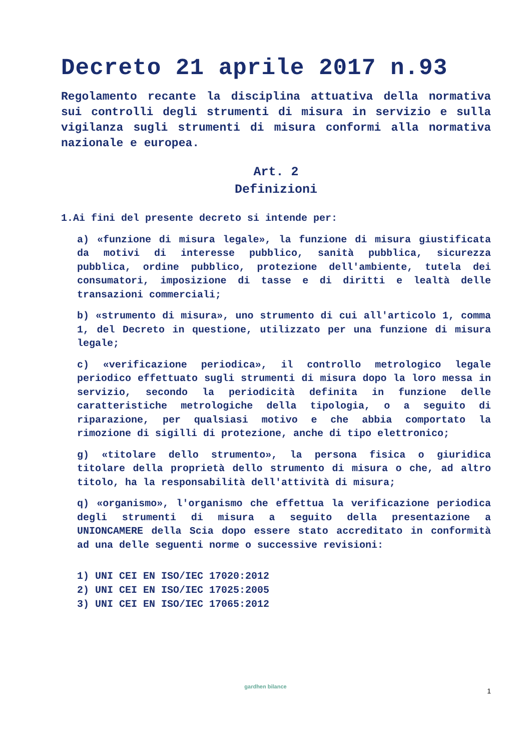Decreto 21 aprile 2017 n.93
Regolamento recante la disciplina attuativa della normativa sui controlli degli strumenti di misura in servizio e sulla vigilanza sugli strumenti di misura conformi alla normativa nazionale e europea.
Art. 2
Definizioni
1.Ai fini del presente decreto si intende per:
a) «funzione di misura legale», la funzione di misura giustificata da motivi di interesse pubblico, sanità pubblica, sicurezza pubblica, ordine pubblico, protezione dell'ambiente, tutela dei consumatori, imposizione di tasse e di diritti e lealtà delle transazioni commerciali;
b) «strumento di misura», uno strumento di cui all'articolo 1, comma 1, del Decreto in questione, utilizzato per una funzione di misura legale;
c) «verificazione periodica», il controllo metrologico legale periodico effettuato sugli strumenti di misura dopo la loro messa in servizio, secondo la periodicità definita in funzione delle caratteristiche metrologiche della tipologia, o a seguito di riparazione, per qualsiasi motivo e che abbia comportato la rimozione di sigilli di protezione, anche di tipo elettronico;
g) «titolare dello strumento», la persona fisica o giuridica titolare della proprietà dello strumento di misura o che, ad altro titolo, ha la responsabilità dell'attività di misura;
q) «organismo», l'organismo che effettua la verificazione periodica degli strumenti di misura a seguito della presentazione a UNIONCAMERE della Scia dopo essere stato accreditato in conformità ad una delle seguenti norme o successive revisioni:
1) UNI CEI EN ISO/IEC 17020:2012
2) UNI CEI EN ISO/IEC 17025:2005
3) UNI CEI EN ISO/IEC 17065:2012
gardhen bilance
1